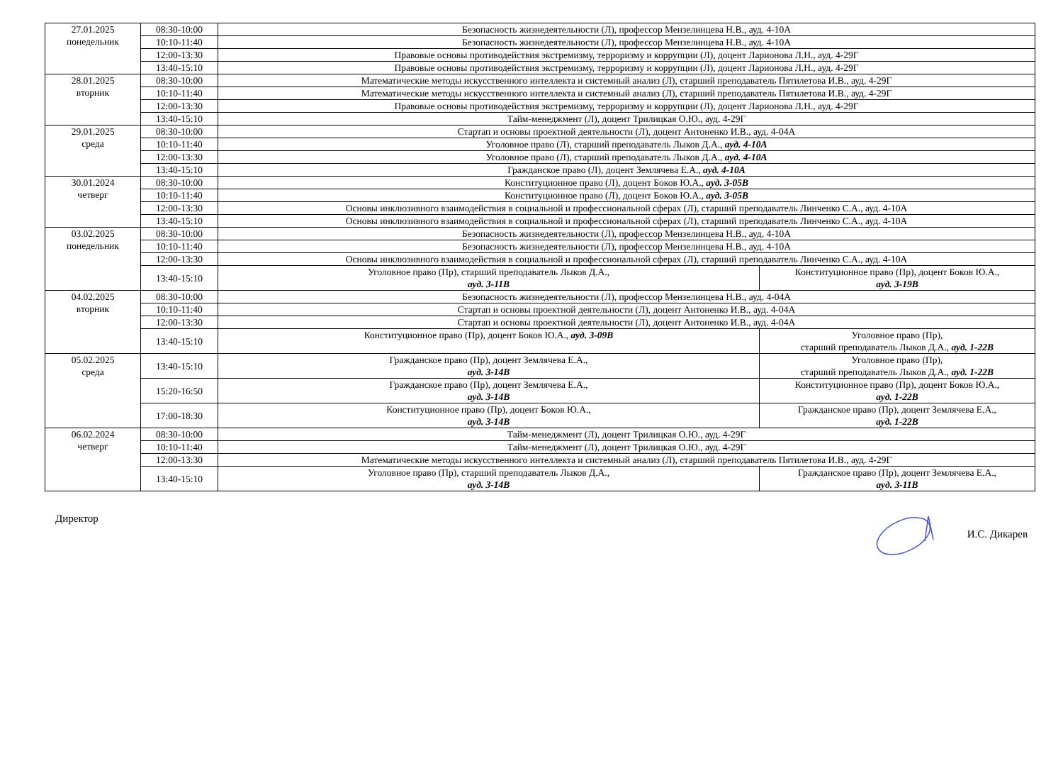| 27.01.2025 понедельник | 08:30-10:00 | Безопасность жизнедеятельности (Л), профессор Мензелинцева Н.В., ауд. 4-10А | |
| | 10:10-11:40 | Безопасность жизнедеятельности (Л), профессор Мензелинцева Н.В., ауд. 4-10А | |
| | 12:00-13:30 | Правовые основы противодействия экстремизму, терроризму и коррупции (Л), доцент Ларионова Л.Н., ауд. 4-29Г | |
| | 13:40-15:10 | Правовые основы противодействия экстремизму, терроризму и коррупции (Л), доцент Ларионова Л.Н., ауд. 4-29Г | |
| 28.01.2025 вторник | 08:30-10:00 | Математические методы искусственного интеллекта и системный анализ (Л), старший преподаватель Пятилетова И.В., ауд. 4-29Г | |
| | 10:10-11:40 | Математические методы искусственного интеллекта и системный анализ (Л), старший преподаватель Пятилетова И.В., ауд. 4-29Г | |
| | 12:00-13:30 | Правовые основы противодействия экстремизму, терроризму и коррупции (Л), доцент Ларионова Л.Н., ауд. 4-29Г | |
| | 13:40-15:10 | Тайм-менеджмент (Л), доцент Трилицкая О.Ю., ауд. 4-29Г | |
| 29.01.2025 среда | 08:30-10:00 | Стартап и основы проектной деятельности (Л), доцент Антоненко И.В., ауд. 4-04А | |
| | 10:10-11:40 | Уголовное право (Л), старший преподаватель Лыков Д.А., ауд. 4-10А | |
| | 12:00-13:30 | Уголовное право (Л), старший преподаватель Лыков Д.А., ауд. 4-10А | |
| | 13:40-15:10 | Гражданское право (Л), доцент Землячева Е.А., ауд. 4-10А | |
| 30.01.2024 четверг | 08:30-10:00 | Конституционное право (Л), доцент Боков Ю.А., ауд. 3-05В | |
| | 10:10-11:40 | Конституционное право (Л), доцент Боков Ю.А., ауд. 3-05В | |
| | 12:00-13:30 | Основы инклюзивного взаимодействия в социальной и профессиональной сферах (Л), старший преподаватель Линченко С.А., ауд. 4-10А | |
| | 13:40-15:10 | Основы инклюзивного взаимодействия в социальной и профессиональной сферах (Л), старший преподаватель Линченко С.А., ауд. 4-10А | |
| 03.02.2025 понедельник | 08:30-10:00 | Безопасность жизнедеятельности (Л), профессор Мензелинцева Н.В., ауд. 4-10А | |
| | 10:10-11:40 | Безопасность жизнедеятельности (Л), профессор Мензелинцева Н.В., ауд. 4-10А | |
| | 12:00-13:30 | Основы инклюзивного взаимодействия в социальной и профессиональной сферах (Л), старший преподаватель Линченко С.А., ауд. 4-10А | |
| | 13:40-15:10 | Уголовное право (Пр), старший преподаватель Лыков Д.А., ауд. 3-11В | Конституционное право (Пр), доцент Боков Ю.А., ауд. 3-19В |
| 04.02.2025 вторник | 08:30-10:00 | Безопасность жизнедеятельности (Л), профессор Мензелинцева Н.В., ауд. 4-04А | |
| | 10:10-11:40 | Стартап и основы проектной деятельности (Л), доцент Антоненко И.В., ауд. 4-04А | |
| | 12:00-13:30 | Стартап и основы проектной деятельности (Л), доцент Антоненко И.В., ауд. 4-04А | |
| | 13:40-15:10 | Конституционное право (Пр), доцент Боков Ю.А., ауд. 3-09В | Уголовное право (Пр), старший преподаватель Лыков Д.А., ауд. 1-22В |
| 05.02.2025 среда | 13:40-15:10 | Гражданское право (Пр), доцент Землячева Е.А., ауд. 3-14В | Уголовное право (Пр), старший преподаватель Лыков Д.А., ауд. 1-22В |
| | 15:20-16:50 | Гражданское право (Пр), доцент Землячева Е.А., ауд. 3-14В | Конституционное право (Пр), доцент Боков Ю.А., ауд. 1-22В |
| | 17:00-18:30 | Конституционное право (Пр), доцент Боков Ю.А., ауд. 3-14В | Гражданское право (Пр), доцент Землячева Е.А., ауд. 1-22В |
| 06.02.2024 четверг | 08:30-10:00 | Тайм-менеджмент (Л), доцент Трилицкая О.Ю., ауд. 4-29Г | |
| | 10:10-11:40 | Тайм-менеджмент (Л), доцент Трилицкая О.Ю., ауд. 4-29Г | |
| | 12:00-13:30 | Математические методы искусственного интеллекта и системный анализ (Л), старший преподаватель Пятилетова И.В., ауд. 4-29Г | |
| | 13:40-15:10 | Уголовное право (Пр), старший преподаватель Лыков Д.А., ауд. 3-14В | Гражданское право (Пр), доцент Землячева Е.А., ауд. 3-11В |
Директор И.С. Дикарев